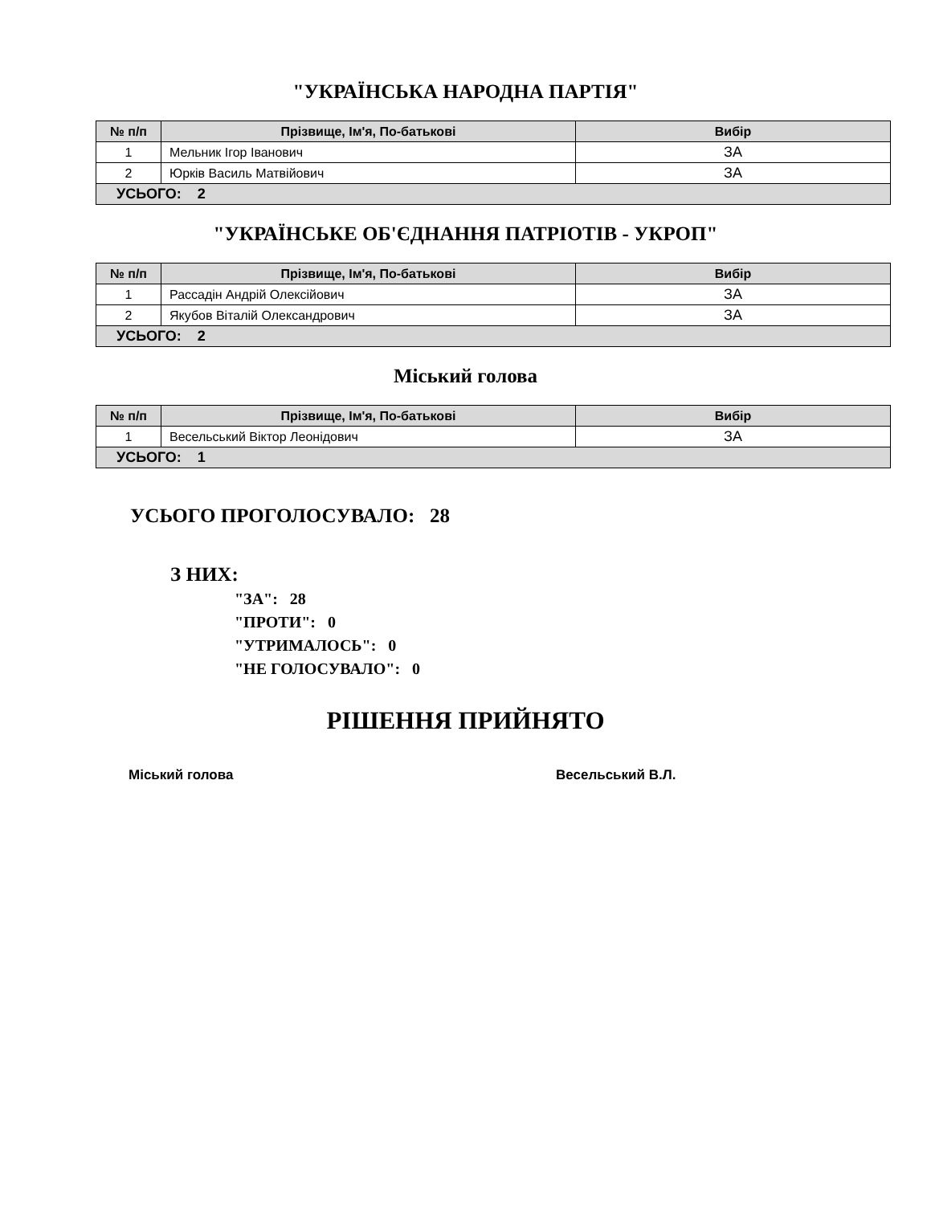"УКРАЇНСЬКА НАРОДНА ПАРТІЯ"
| № п/п | Прізвище, Ім'я, По-батькові | Вибір |
| --- | --- | --- |
| 1 | Мельник Ігор Іванович | ЗА |
| 2 | Юрків Василь Матвійович | ЗА |
| УСЬОГО: 2 | | |
"УКРАЇНСЬКЕ ОБ'ЄДНАННЯ ПАТРІОТІВ - УКРОП"
| № п/п | Прізвище, Ім'я, По-батькові | Вибір |
| --- | --- | --- |
| 1 | Рассадін Андрій Олексійович | ЗА |
| 2 | Якубов Віталій Олександрович | ЗА |
| УСЬОГО: 2 | | |
Міський голова
| № п/п | Прізвище, Ім'я, По-батькові | Вибір |
| --- | --- | --- |
| 1 | Весельський Віктор Леонідович | ЗА |
| УСЬОГО: 1 | | |
УСЬОГО ПРОГОЛОСУВАЛО: 28
З НИХ:
"ЗА": 28
"ПРОТИ": 0
"УТРИМАЛОСЬ": 0
"НЕ ГОЛОСУВАЛО": 0
РІШЕННЯ ПРИЙНЯТО
Міський голова Весельський В.Л.